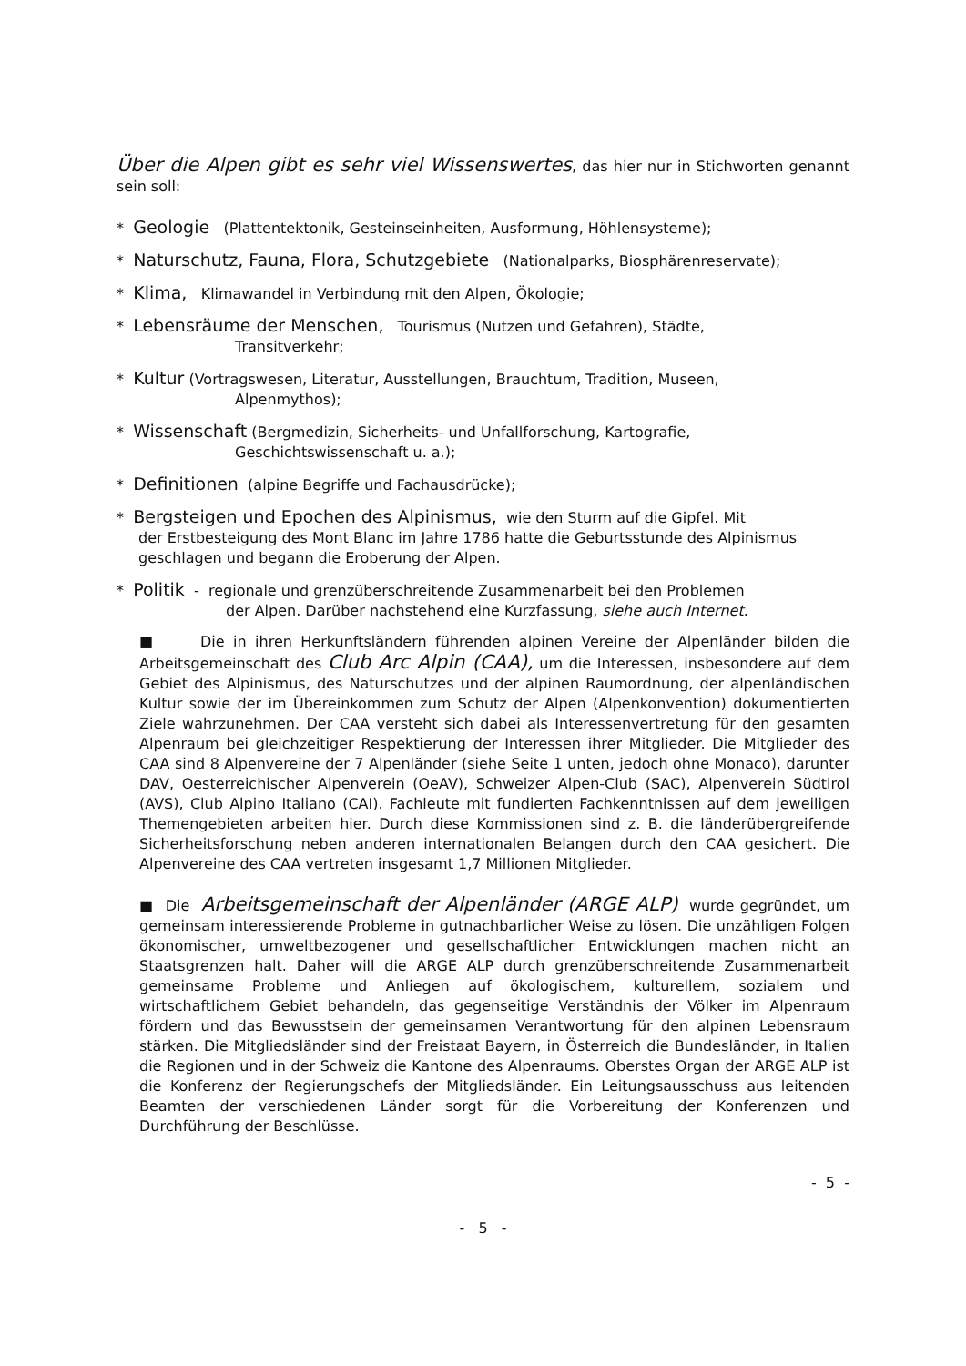Über die Alpen gibt es sehr viel Wissenswertes, das hier nur in Stichworten genannt sein soll:
* Geologie (Plattentektonik, Gesteinseinheiten, Ausformung, Höhlensysteme);
* Naturschutz, Fauna, Flora, Schutzgebiete (Nationalparks, Biosphärenreservate);
* Klima, Klimawandel in Verbindung mit den Alpen, Ökologie;
* Lebensräume der Menschen, Tourismus (Nutzen und Gefahren), Städte,
Transitverkehr;
* Kultur (Vortragswesen, Literatur, Ausstellungen, Brauchtum, Tradition, Museen,
Alpenmythos);
* Wissenschaft (Bergmedizin, Sicherheits- und Unfallforschung, Kartografie,
Geschichtswissenschaft u. a.);
* Definitionen (alpine Begriffe und Fachausdrücke);
* Bergsteigen und Epochen des Alpinismus, wie den Sturm auf die Gipfel. Mit
der Erstbesteigung des Mont Blanc im Jahre 1786 hatte die Geburtsstunde des Alpinismus geschlagen und begann die Eroberung der Alpen.
* Politik - regionale und grenzüberschreitende Zusammenarbeit bei den Problemen
der Alpen. Darüber nachstehend eine Kurzfassung, siehe auch Internet.
■ Die in ihren Herkunftsländern führenden alpinen Vereine der Alpenländer bilden die Arbeitsgemeinschaft des Club Arc Alpin (CAA), um die Interessen, insbesondere auf dem Gebiet des Alpinismus, des Naturschutzes und der alpinen Raumordnung, der alpenländischen Kultur sowie der im Übereinkommen zum Schutz der Alpen (Alpenkonvention) dokumentierten Ziele wahrzunehmen. Der CAA versteht sich dabei als Interessenvertretung für den gesamten Alpenraum bei gleichzeitiger Respektierung der Interessen ihrer Mitglieder. Die Mitglieder des CAA sind 8 Alpenvereine der 7 Alpenländer (siehe Seite 1 unten, jedoch ohne Monaco), darunter DAV, Oesterreichischer Alpenverein (OeAV), Schweizer Alpen-Club (SAC), Alpenverein Südtirol (AVS), Club Alpino Italiano (CAI). Fachleute mit fundierten Fachkenntnissen auf dem jeweiligen Themengebieten arbeiten hier. Durch diese Kommissionen sind z. B. die länderübergreifende Sicherheitsforschung neben anderen internationalen Belangen durch den CAA gesichert. Die Alpenvereine des CAA vertreten insgesamt 1,7 Millionen Mitglieder.
■ Die Arbeitsgemeinschaft der Alpenländer (ARGE ALP) wurde gegründet, um gemeinsam interessierende Probleme in gutnachbarlicher Weise zu lösen. Die unzähligen Folgen ökonomischer, umweltbezogener und gesellschaftlicher Entwicklungen machen nicht an Staatsgrenzen halt. Daher will die ARGE ALP durch grenzüberschreitende Zusammenarbeit gemeinsame Probleme und Anliegen auf ökologischem, kulturellem, sozialem und wirtschaftlichem Gebiet behandeln, das gegenseitige Verständnis der Völker im Alpenraum fördern und das Bewusstsein der gemeinsamen Verantwortung für den alpinen Lebensraum stärken. Die Mitgliedsländer sind der Freistaat Bayern, in Österreich die Bundesländer, in Italien die Regionen und in der Schweiz die Kantone des Alpenraums. Oberstes Organ der ARGE ALP ist die Konferenz der Regierungschefs der Mitgliedsländer. Ein Leitungsausschuss aus leitenden Beamten der verschiedenen Länder sorgt für die Vorbereitung der Konferenzen und Durchführung der Beschlüsse.
- 5 -
- 5 -